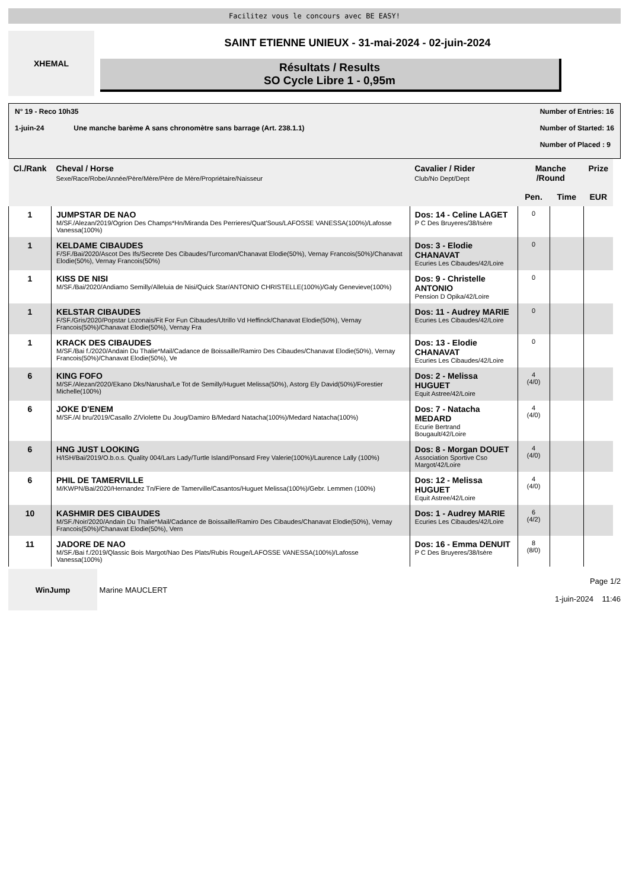Facilitez vous le concours avec BE EASY!
XHEMAL
SAINT ETIENNE UNIEUX - 31-mai-2024 - 02-juin-2024
Résultats / Results
SO Cycle Libre 1 - 0,95m
N° 19 - Reco 10h35
1-juin-24 Une manche barème A sans chronomètre sans barrage (Art. 238.1.1)
Number of Entries: 16
Number of Started: 16
Number of Placed : 9
| Cl./Rank | Cheval / Horse Sexe/Race/Robe/Année/Père/Mère/Père de Mère/Propriétaire/Naisseur | Cavalier / Rider Club/No Dept/Dept | Manche /Round | | Prize |
| --- | --- | --- | --- | --- | --- |
| | | | Pen. | Time | EUR |
| 1 | JUMPSTAR DE NAO M/SF./Alezan/2019/Ogrion Des Champs*Hn/Miranda Des Perrieres/Quat'Sous/LAFOSSE VANESSA(100%)/Lafosse Vanessa(100%) | Dos: 14 - Celine LAGET P C Des Bruyeres/38/Isère | 0 | | |
| 1 | KELDAME CIBAUDES F/SF./Bai/2020/Ascot Des Ifs/Secrete Des Cibaudes/Turcoman/Chanavat Elodie(50%), Vernay Francois(50%)/Chanavat Elodie(50%), Vernay Francois(50%) | Dos: 3 - Elodie CHANAVAT Ecuries Les Cibaudes/42/Loire | 0 | | |
| 1 | KISS DE NISI M/SF./Bai/2020/Andiamo Semilly/Alleluia de Nisi/Quick Star/ANTONIO CHRISTELLE(100%)/Galy Genevieve(100%) | Dos: 9 - Christelle ANTONIO Pension D Opika/42/Loire | 0 | | |
| 1 | KELSTAR CIBAUDES F/SF./Gris/2020/Popstar Lozonais/Fit For Fun Cibaudes/Utrillo Vd Heffinck/Chanavat Elodie(50%), Vernay Francois(50%)/Chanavat Elodie(50%), Vernay Fra | Dos: 11 - Audrey MARIE Ecuries Les Cibaudes/42/Loire | 0 | | |
| 1 | KRACK DES CIBAUDES M/SF./Bai f./2020/Andain Du Thalie*Mail/Cadance de Boissaille/Ramiro Des Cibaudes/Chanavat Elodie(50%), Vernay Francois(50%)/Chanavat Elodie(50%), Ve | Dos: 13 - Elodie CHANAVAT Ecuries Les Cibaudes/42/Loire | 0 | | |
| 6 | KING FOFO M/SF./Alezan/2020/Ekano Dks/Narusha/Le Tot de Semilly/Huguet Melissa(50%), Astorg Ely David(50%)/Forestier Michelle(100%) | Dos: 2 - Melissa HUGUET Equit Astree/42/Loire | 4 (4/0) | | |
| 6 | JOKE D'ENEM M/SF./Al bru/2019/Casallo Z/Violette Du Joug/Damiro B/Medard Natacha(100%)/Medard Natacha(100%) | Dos: 7 - Natacha MEDARD Ecurie Bertrand Bougault/42/Loire | 4 (4/0) | | |
| 6 | HNG JUST LOOKING H/ISH/Bai/2019/O.b.o.s. Quality 004/Lars Lady/Turtle Island/Ponsard Frey Valerie(100%)/Laurence Lally (100%) | Dos: 8 - Morgan DOUET Association Sportive Cso Margot/42/Loire | 4 (4/0) | | |
| 6 | PHIL DE TAMERVILLE M/KWPN/Bai/2020/Hernandez Tn/Fiere de Tamerville/Casantos/Huguet Melissa(100%)/Gebr. Lemmen (100%) | Dos: 12 - Melissa HUGUET Equit Astree/42/Loire | 4 (4/0) | | |
| 10 | KASHMIR DES CIBAUDES M/SF./Noir/2020/Andain Du Thalie*Mail/Cadance de Boissaille/Ramiro Des Cibaudes/Chanavat Elodie(50%), Vernay Francois(50%)/Chanavat Elodie(50%), Vern | Dos: 1 - Audrey MARIE Ecuries Les Cibaudes/42/Loire | 6 (4/2) | | |
| 11 | JADORE DE NAO M/SF./Bai f./2019/Qlassic Bois Margot/Nao Des Plats/Rubis Rouge/LAFOSSE VANESSA(100%)/Lafosse Vanessa(100%) | Dos: 16 - Emma DENUIT P C Des Bruyeres/38/Isère | 8 (8/0) | | |
WinJump
Marine MAUCLERT
Page 1/2
1-juin-2024 11:46